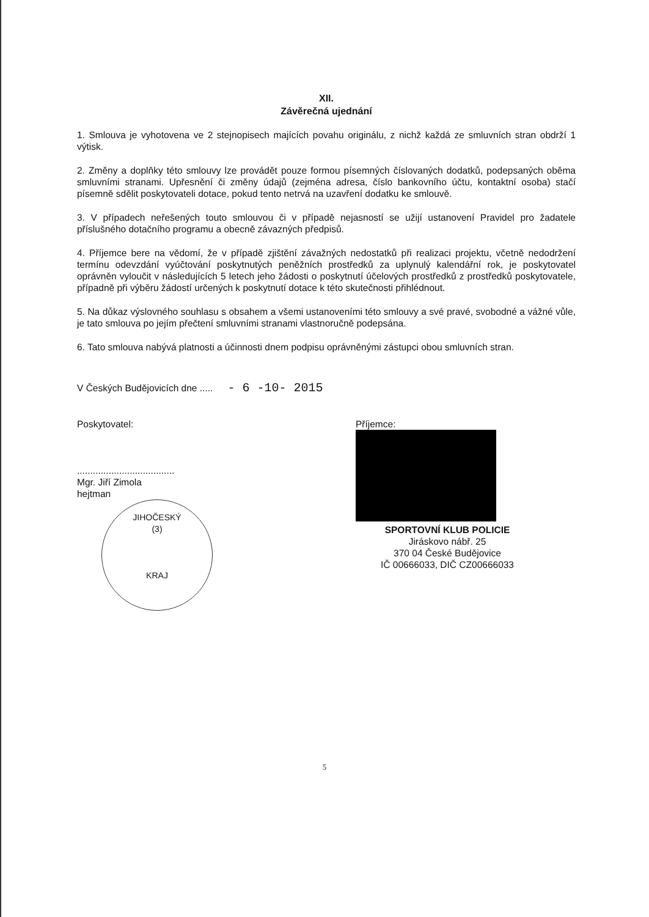XII.
Závěrečná ujednání
1. Smlouva je vyhotovena ve 2 stejnopisech majících povahu originálu, z nichž každá ze smluvních stran obdrží 1 výtisk.
2. Změny a doplňky této smlouvy lze provádět pouze formou písemných číslovaných dodatků, podepsaných oběma smluvními stranami. Upřesnění či změny údajů (zejména adresa, číslo bankovního účtu, kontaktní osoba) stačí písemně sdělit poskytovateli dotace, pokud tento netrvá na uzavření dodatku ke smlouvě.
3. V případech neřešených touto smlouvou či v případě nejasností se užijí ustanovení Pravidel pro žadatele příslušného dotačního programu a obecně závazných předpisů.
4. Příjemce bere na vědomí, že v případě zjištění závažných nedostatků při realizaci projektu, včetně nedodržení termínu odevzdání vyúčtování poskytnutých peněžních prostředků za uplynulý kalendářní rok, je poskytovatel oprávněn vyloučit v následujících 5 letech jeho žádosti o poskytnutí účelových prostředků z prostředků poskytovatele, případně při výběru žádostí určených k poskytnutí dotace k této skutečnosti přihlédnout.
5. Na důkaz výslovného souhlasu s obsahem a všemi ustanoveními této smlouvy a své pravé, svobodné a vážné vůle, je tato smlouva po jejím přečtení smluvními stranami vlastnoručně podepsána.
6. Tato smlouva nabývá platnosti a účinnosti dnem podpisu oprávněnými zástupci obou smluvních stran.
V Českých Budějovicích dne ..... - 6 -10- 2015
Poskytovatel:
.....................................
Mgr. Jiří Zimola
hejtman
JIHOČESKÝ
(3)
KRAJ
Příjemce:
SPORTOVNÍ KLUB POLICIE
Jiráskovo nábř. 25
370 04 České Budějovice
IČ 00666033, DIČ CZ00666033
5